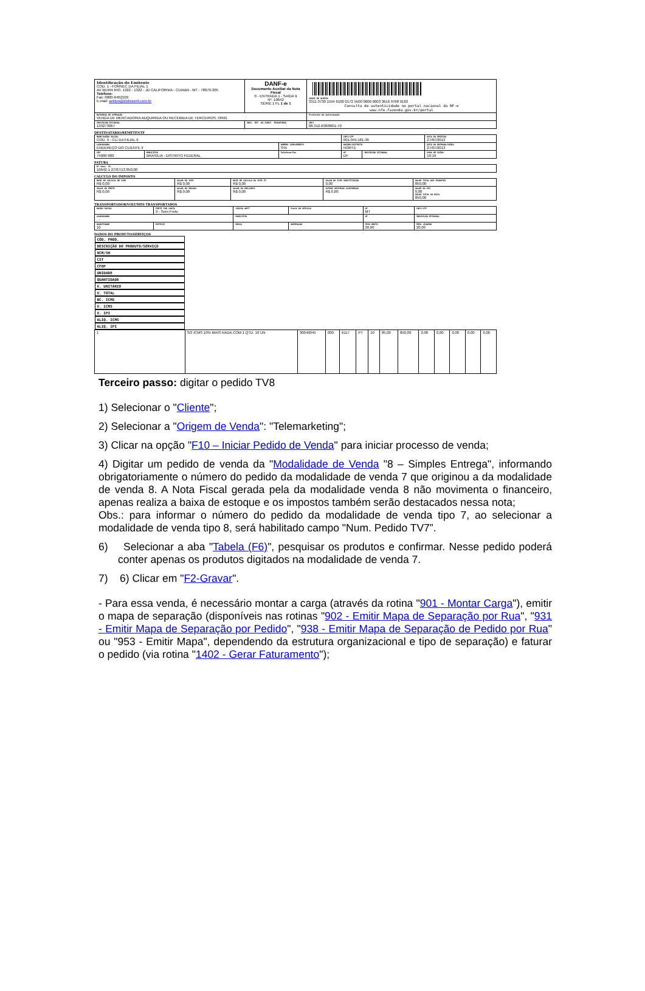| Identificação do Emitente COD. 1 - FORNEC DA FILIAL 1 AV BEIRA RIO, 1322 - 1322 - JD CALIFORNIA - CUIABA - MT - 78070-305 Telefone: Fax: 0800-6462100 E-mail: aeliton@disbrasmt.com.br | DANF-e Documento Auxiliar da Nota Fiscal 0 - ENTRADA 1 - SAÍDA 1 Nº. 10642 SÉRIE 1 FL 1 de 1 | CHAVE DE ACESSO 3311 0730 1594 6100 0172 5500 0000 0003 3616 9768 9183 Consulta de autenticidade no portal nacional da NF-e www.nfe.fazenda.gov.br/portal |
| NATUREZA DE OPERAÇÃO VENDA DE MERCADORIA ADQUIRIDA OU RECEBIDA DE TERCEIROS, ORIG | | Protocolo de Autorização |
| INSCRIÇÃO ESTADUAL 133273067 | INSC. EST. DO SUBST. TRIBUTÁRIO | CNPJ 08.312.638/0001-70 |
DESTINATÁRIO/REMETENTE
| NOME/RAZÃO SOCIAL COD. 9 - CLI DA FILIAL 6 | | | CNPJ/CPF 001.049.181-36 | | DATA DA EMISSÃO 27/07/2013 |
| LOGRADOURO ENDEREÇO DO CLIENTE 9 | | NÚMERO COMPLEMENTO S\N | BAIRRO/DISTRITO NORTE | | DATA DA ENTRADA/SAÍDA 27/07/2013 |
| CEP 74000-000 | MUNICÍPIO BRASILIA - DISTRITO FEDERAL | Telefone/Fax | UF DF | INSCRIÇÃO ESTADUAL | HORA DE SAÍDA 10:19 |
FATURA
| Nº Venc. Vl. 10642-1 27/07/13 850,00 |
CÁLCULO DO IMPOSTO
| BASE DE CÁLCULO DE ICMS R$ 0,00 | VALOR DO ICMS R$ 0,00 | BASE DE CÁLCULO DO ICMS ST. R$ 0,00 | VALOR DO ICMS SUBSTITUIÇÃO 0,00 | VALOR TOTAL DOS PRODUTOS 850,00 |
| VALOR DO FRETE R$ 0,00 | VALOR DO SEGURO R$ 0,00 | VALOR DO DESCONTO R$ 0,00 | OUTRAS DESPESAS ACESSÓRIAS R$ 0,00 | VALOR DO IPI 0,00 VALOR TOTAL DA NOTA 850,00 |
TRANSPORTADOR/VOLUMES TRANSPORTADOS
| RAZÃO SOCIAL | FRETE POR CONTA 9 - Sem Frete | CÓDIGO ANTT | PLACA DO VEÍCULO | UF MT | CNPJ/CPF |
| LOGRADOURO , - | | MUNICÍPIO | | UF | INSCRIÇÃO ESTADUAL |
| QUANTIDADE 10 | ESPÉCIE | MARCA | NUMERAÇÃO | PESO BRUTO 20,00 | PESO LÍQUIDO 20,00 |
DADOS DO PRODUTO/SERVIÇOS
| CÓD. PROD. | DESCRIÇÃO DO PRODUTO/SERVIÇO | NCM/SH | CST | CFOP | UNIDADE | QUANTIDADE | V. UNITÁRIO | V. TOTAL | BC. ICMS | V. ICMS | V. IPI | ALIQ. ICMS | ALIQ. IPI |
| 1 | SO ICMS 10% MAIS NADA COM 1 QTD. 10 UN | 30049045 | 000 | 6117 | PT | 10 | 85,00 | 850,00 | 0,00 | 0,00 | 0,00 | 0,00 | 0,00 |
Terceiro passo: digitar o pedido TV8
1) Selecionar o "Cliente";
2) Selecionar a "Origem de Venda": "Telemarketing";
3) Clicar na opção "F10 – Iniciar Pedido de Venda" para iniciar processo de venda;
4) Digitar um pedido de venda da "Modalidade de Venda "8 – Simples Entrega", informando obrigatoriamente o número do pedido da modalidade de venda 7 que originou a da modalidade de venda 8. A Nota Fiscal gerada pela da modalidade venda 8 não movimenta o financeiro, apenas realiza a baixa de estoque e os impostos também serão destacados nessa nota;
Obs.: para informar o número do pedido da modalidade de venda tipo 7, ao selecionar a modalidade de venda tipo 8, será habilitado campo "Num. Pedido TV7”.
6) Selecionar a aba "Tabela (F6)", pesquisar os produtos e confirmar. Nesse pedido poderá conter apenas os produtos digitados na modalidade de venda 7.
7) 6) Clicar em "F2-Gravar".
- Para essa venda, é necessário montar a carga (através da rotina "901 - Montar Carga"), emitir o mapa de separação (disponíveis nas rotinas "902 - Emitir Mapa de Separação por Rua", "931 - Emitir Mapa de Separação por Pedido", "938 - Emitir Mapa de Separação de Pedido por Rua" ou "953 - Emitir Mapa", dependendo da estrutura organizacional e tipo de separação) e faturar o pedido (via rotina "1402 - Gerar Faturamento");